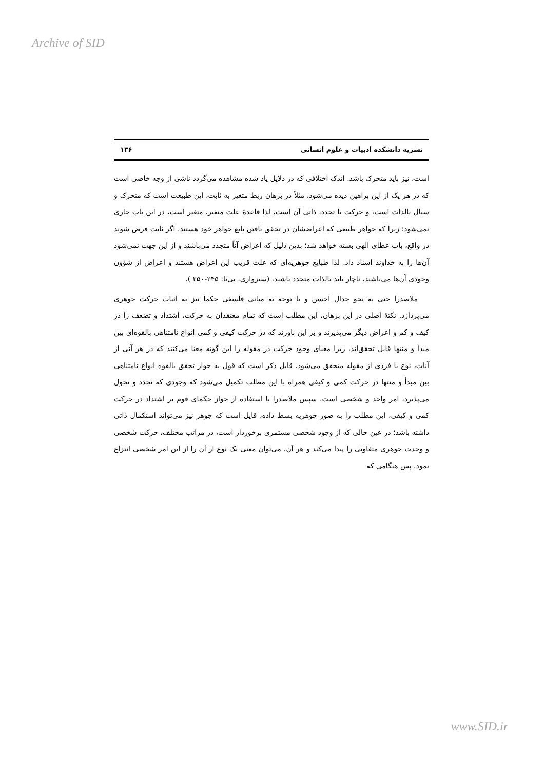Archive of SID
نشریه دانشکده ادبیات و علوم انسانی ۱۳۶
است، نیز باید متحرک باشد. اندک اختلافی که در دلایل یاد شده مشاهده می‌گردد ناشی از وجه خاصی است که در هر یک از این براهین دیده می‌شود. مثلاً در برهان ربط متغیر به ثابت، این طبیعت است که متحرک و سیال بالذات است، و حرکت یا تجدد، ذاتی آن است، لذا قاعدهٔ علت متغیر، متغیر است، در این باب جاری نمی‌شود؛ زیرا که جواهر طبیعی که اعراضشان در تحقق یافتن تابع جواهر خود هستند، اگر ثابت فرض شوند در واقع، باب عطای الهی بسته خواهد شد؛ بدین دلیل که اعراض آناً متجدد می‌باشند و از این جهت نمی‌شود آن‌ها را به خداوند اسناد داد. لذا طبایع جوهریه‌ای که علت قریب این اعراض هستند و اعراض از شؤون وجودی آن‌ها می‌باشند، ناچار باید بالذات متجدد باشند، (سبزواری، بی‌تا: ۲۴۵-۲۵۰ ).
ملاصدرا حتی به نحو جدال احسن و با توجه به مبانی فلسفی حکما نیز به اثبات حرکت جوهری می‌پردازد. نکتهٔ اصلی در این برهان، این مطلب است که تمام معتقدان به حرکت، اشتداد و تضعف را در کیف و کم و اعراض دیگر می‌پذیرند و بر این باورند که در حرکت کیفی و کمی انواع نامتناهی بالقوه‌ای بین مبدأ و منتها قابل تحقق‌اند، زیرا معنای وجود حرکت در مقوله را این گونه معنا می‌کنند که در هر آنی از آنات، نوع یا فردی از مقوله متحقق می‌شود. قابل ذکر است که قول به جواز تحقق بالقوه انواع نامتناهی بین مبدأ و منتها در حرکت کمی و کیفی همراه با این مطلب تکمیل می‌شود که وجودی که تجدد و تحول می‌پذیرد، امر واحد و شخصی است. سپس ملاصدرا با استفاده از جواز حکمای قوم بر اشتداد در حرکت کمی و کیفی، این مطلب را به صور جوهریه بسط داده، قایل است که جوهر نیز می‌تواند استکمال ذاتی داشته باشد؛ در عین حالی که از وجود شخصی مستمری برخوردار است، در مراتب مختلف، حرکت شخصی و وحدت جوهری متفاوتی را پیدا می‌کند و هر آن، می‌توان معنی یک نوع از آن را از این امر شخصی انتزاع نمود. پس هنگامی که
www.SID.ir